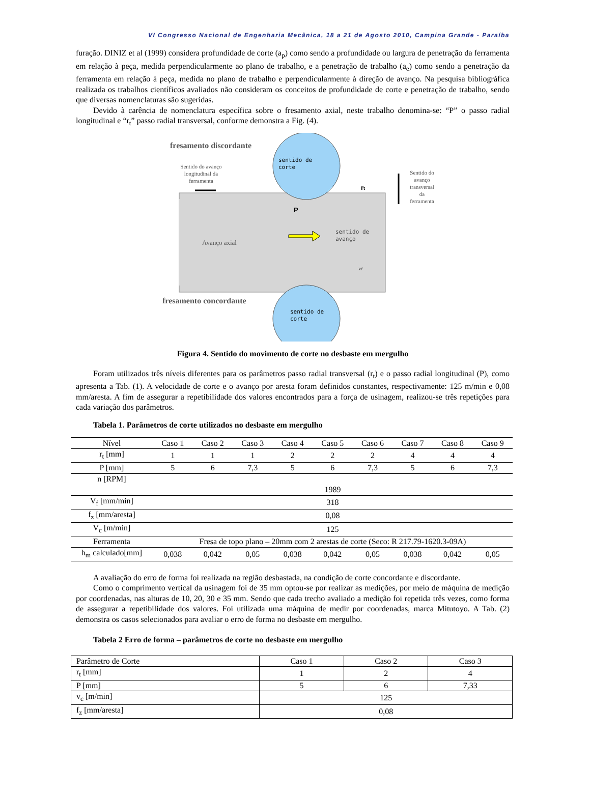VI Congresso Nacional de Engenharia Mecânica, 18 a 21 de Agosto 2010, Campina Grande - Paraíba
furação. DINIZ et al (1999) considera profundidade de corte (a<sub>p</sub>) como sendo a profundidade ou largura de penetração da ferramenta em relação à peça, medida perpendicularmente ao plano de trabalho, e a penetração de trabalho (a<sub>e</sub>) como sendo a penetração da ferramenta em relação à peça, medida no plano de trabalho e perpendicularmente à direção de avanço. Na pesquisa bibliográfica realizada os trabalhos científicos avaliados não consideram os conceitos de profundidade de corte e penetração de trabalho, sendo que diversas nomenclaturas são sugeridas.
Devido à carência de nomenclatura específica sobre o fresamento axial, neste trabalho denomina-se: “P” o passo radial longitudinal e “r<sub>t</sub>” passo radial transversal, conforme demonstra a Fig. (4).
fresamento discordante
fresamento concordante
Sentido do avanço
longitudinal da
ferramenta
sentido de
corte
sentido de
corte
Sentido do
avanço
transversal
da
ferramenta
rt
P
Avanço axial
sentido de
avanço
vf
Figura 4. Sentido do movimento de corte no desbaste em mergulho
Foram utilizados três níveis diferentes para os parâmetros passo radial transversal (r<sub>t</sub>) e o passo radial longitudinal (P), como apresenta a Tab. (1). A velocidade de corte e o avanço por aresta foram definidos constantes, respectivamente: 125 m/min e 0,08 mm/aresta. A fim de assegurar a repetibilidade dos valores encontrados para a força de usinagem, realizou-se três repetições para cada variação dos parâmetros.
Tabela 1. Parâmetros de corte utilizados no desbaste em mergulho
| Nível | Caso 1 | Caso 2 | Caso 3 | Caso 4 | Caso 5 | Caso 6 | Caso 7 | Caso 8 | Caso 9 |
| r<sub>t</sub> [mm] | 1 | 1 | 1 | 2 | 2 | 2 | 4 | 4 | 4 |
| P [mm] | 5 | 6 | 7,3 | 5 | 6 | 7,3 | 5 | 6 | 7,3 |
| n [RPM] | 1989 | | | | | | | | |
| V<sub>f</sub> [mm/min] | 318 | | | | | | | | |
| f<sub>z</sub> [mm/aresta] | 0,08 | | | | | | | | |
| V<sub>c</sub> [m/min] | 125 | | | | | | | | |
| Ferramenta | Fresa de topo plano – 20mm com 2 arestas de corte (Seco: R 217.79-1620.3-09A) | | | | | | | | |
| h<sub>m</sub> calculado[mm] | 0,038 | 0,042 | 0,05 | 0,038 | 0,042 | 0,05 | 0,038 | 0,042 | 0,05 |
A avaliação do erro de forma foi realizada na região desbastada, na condição de corte concordante e discordante.
Como o comprimento vertical da usinagem foi de 35 mm optou-se por realizar as medições, por meio de máquina de medição por coordenadas, nas alturas de 10, 20, 30 e 35 mm. Sendo que cada trecho avaliado a medição foi repetida três vezes, como forma de assegurar a repetibilidade dos valores. Foi utilizada uma máquina de medir por coordenadas, marca Mitutoyo. A Tab. (2) demonstra os casos selecionados para avaliar o erro de forma no desbaste em mergulho.
Tabela 2 Erro de forma – parâmetros de corte no desbaste em mergulho
| Parâmetro de Corte | Caso 1 | Caso 2 | Caso 3 |
| r<sub>t</sub> [mm] | 1 | 2 | 4 |
| P [mm] | 5 | 6 | 7,33 |
| v<sub>c</sub> [m/min] | 125 | | |
| f<sub>z</sub> [mm/aresta] | 0,08 | | |